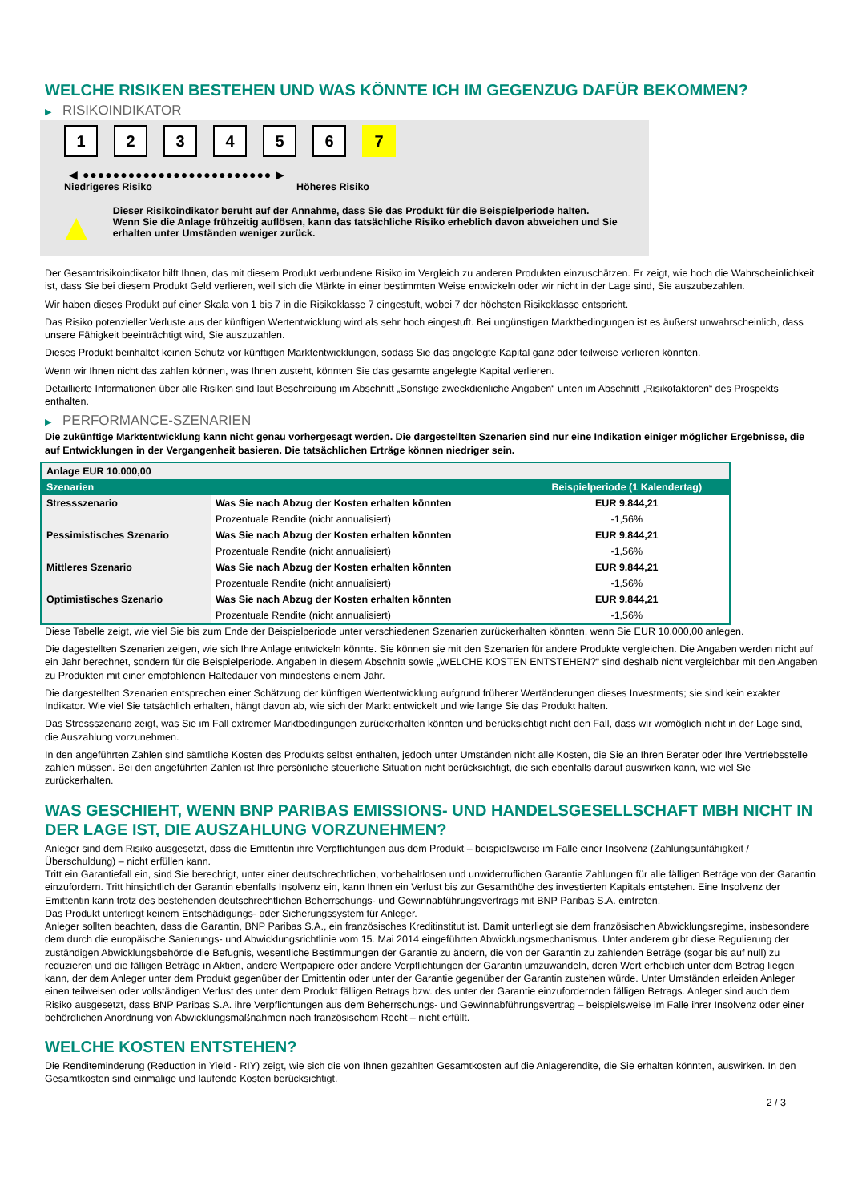WELCHE RISIKEN BESTEHEN UND WAS KÖNNTE ICH IM GEGENZUG DAFÜR BEKOMMEN?
▶ RISIKOINDIKATOR
1 2 3 4 5 6 7
◀ ●●●●●●●●●●●●●●●●●●●●●●●●● ▶
Niedrigeres Risiko Höheres Risiko
▲
Dieser Risikoindikator beruht auf der Annahme, dass Sie das Produkt für die Beispielperiode halten.
Wenn Sie die Anlage frühzeitig auflösen, kann das tatsächliche Risiko erheblich davon abweichen und Sie erhalten unter Umständen weniger zurück.
Der Gesamtrisikoindikator hilft Ihnen, das mit diesem Produkt verbundene Risiko im Vergleich zu anderen Produkten einzuschätzen. Er zeigt, wie hoch die Wahrscheinlichkeit ist, dass Sie bei diesem Produkt Geld verlieren, weil sich die Märkte in einer bestimmten Weise entwickeln oder wir nicht in der Lage sind, Sie auszubezahlen.
Wir haben dieses Produkt auf einer Skala von 1 bis 7 in die Risikoklasse 7 eingestuft, wobei 7 der höchsten Risikoklasse entspricht.
Das Risiko potenzieller Verluste aus der künftigen Wertentwicklung wird als sehr hoch eingestuft. Bei ungünstigen Marktbedingungen ist es äußerst unwahrscheinlich, dass unsere Fähigkeit beeinträchtigt wird, Sie auszuzahlen.
Dieses Produkt beinhaltet keinen Schutz vor künftigen Marktentwicklungen, sodass Sie das angelegte Kapital ganz oder teilweise verlieren könnten.
Wenn wir Ihnen nicht das zahlen können, was Ihnen zusteht, könnten Sie das gesamte angelegte Kapital verlieren.
Detaillierte Informationen über alle Risiken sind laut Beschreibung im Abschnitt „Sonstige zweckdienliche Angaben“ unten im Abschnitt „Risikofaktoren“ des Prospekts enthalten.
▶ PERFORMANCE-SZENARIEN
Die zukünftige Marktentwicklung kann nicht genau vorhergesagt werden. Die dargestellten Szenarien sind nur eine Indikation einiger möglicher Ergebnisse, die auf Entwicklungen in der Vergangenheit basieren. Die tatsächlichen Erträge können niedriger sein.
| Anlage EUR 10.000,00 | | |
| --- | --- | --- |
| Szenarien | | Beispielperiode (1 Kalendertag) |
| Stressszenario | Was Sie nach Abzug der Kosten erhalten könnten | EUR 9.844,21 |
| | Prozentuale Rendite (nicht annualisiert) | -1,56% |
| Pessimistisches Szenario | Was Sie nach Abzug der Kosten erhalten könnten | EUR 9.844,21 |
| | Prozentuale Rendite (nicht annualisiert) | -1,56% |
| Mittleres Szenario | Was Sie nach Abzug der Kosten erhalten könnten | EUR 9.844,21 |
| | Prozentuale Rendite (nicht annualisiert) | -1,56% |
| Optimistisches Szenario | Was Sie nach Abzug der Kosten erhalten könnten | EUR 9.844,21 |
| | Prozentuale Rendite (nicht annualisiert) | -1,56% |
Diese Tabelle zeigt, wie viel Sie bis zum Ende der Beispielperiode unter verschiedenen Szenarien zurückerhalten könnten, wenn Sie EUR 10.000,00 anlegen.
Die dagestellten Szenarien zeigen, wie sich Ihre Anlage entwickeln könnte. Sie können sie mit den Szenarien für andere Produkte vergleichen. Die Angaben werden nicht auf ein Jahr berechnet, sondern für die Beispielperiode. Angaben in diesem Abschnitt sowie „WELCHE KOSTEN ENTSTEHEN?“ sind deshalb nicht vergleichbar mit den Angaben zu Produkten mit einer empfohlenen Haltedauer von mindestens einem Jahr.
Die dargestellten Szenarien entsprechen einer Schätzung der künftigen Wertentwicklung aufgrund früherer Wertänderungen dieses Investments; sie sind kein exakter Indikator. Wie viel Sie tatsächlich erhalten, hängt davon ab, wie sich der Markt entwickelt und wie lange Sie das Produkt halten.
Das Stressszenario zeigt, was Sie im Fall extremer Marktbedingungen zurückerhalten könnten und berücksichtigt nicht den Fall, dass wir womöglich nicht in der Lage sind, die Auszahlung vorzunehmen.
In den angeführten Zahlen sind sämtliche Kosten des Produkts selbst enthalten, jedoch unter Umständen nicht alle Kosten, die Sie an Ihren Berater oder Ihre Vertriebsstelle zahlen müssen. Bei den angeführten Zahlen ist Ihre persönliche steuerliche Situation nicht berücksichtigt, die sich ebenfalls darauf auswirken kann, wie viel Sie zurückerhalten.
WAS GESCHIEHT, WENN BNP PARIBAS EMISSIONS- UND HANDELSGESELLSCHAFT MBH NICHT IN DER LAGE IST, DIE AUSZAHLUNG VORZUNEHMEN?
Anleger sind dem Risiko ausgesetzt, dass die Emittentin ihre Verpflichtungen aus dem Produkt – beispielsweise im Falle einer Insolvenz (Zahlungsunfähigkeit / Überschuldung) – nicht erfüllen kann.
Tritt ein Garantiefall ein, sind Sie berechtigt, unter einer deutschrechtlichen, vorbehaltlosen und unwiderruflichen Garantie Zahlungen für alle fälligen Beträge von der Garantin einzufordern. Tritt hinsichtlich der Garantin ebenfalls Insolvenz ein, kann Ihnen ein Verlust bis zur Gesamthöhe des investierten Kapitals entstehen. Eine Insolvenz der Emittentin kann trotz des bestehenden deutschrechtlichen Beherrschungs- und Gewinnabführungsvertrags mit BNP Paribas S.A. eintreten.
Das Produkt unterliegt keinem Entschädigungs- oder Sicherungssystem für Anleger.
Anleger sollten beachten, dass die Garantin, BNP Paribas S.A., ein französisches Kreditinstitut ist. Damit unterliegt sie dem französischen Abwicklungsregime, insbesondere dem durch die europäische Sanierungs- und Abwicklungsrichtlinie vom 15. Mai 2014 eingeführten Abwicklungsmechanismus. Unter anderem gibt diese Regulierung der zuständigen Abwicklungsbehörde die Befugnis, wesentliche Bestimmungen der Garantie zu ändern, die von der Garantin zu zahlenden Beträge (sogar bis auf null) zu reduzieren und die fälligen Beträge in Aktien, andere Wertpapiere oder andere Verpflichtungen der Garantin umzuwandeln, deren Wert erheblich unter dem Betrag liegen kann, der dem Anleger unter dem Produkt gegenüber der Emittentin oder unter der Garantie gegenüber der Garantin zustehen würde. Unter Umständen erleiden Anleger einen teilweisen oder vollständigen Verlust des unter dem Produkt fälligen Betrags bzw. des unter der Garantie einzufordernden fälligen Betrags. Anleger sind auch dem Risiko ausgesetzt, dass BNP Paribas S.A. ihre Verpflichtungen aus dem Beherrschungs- und Gewinnabführungsvertrag – beispielsweise im Falle ihrer Insolvenz oder einer behördlichen Anordnung von Abwicklungsmaßnahmen nach französischem Recht – nicht erfüllt.
WELCHE KOSTEN ENTSTEHEN?
Die Renditeminderung (Reduction in Yield - RIY) zeigt, wie sich die von Ihnen gezahlten Gesamtkosten auf die Anlagerendite, die Sie erhalten könnten, auswirken. In den Gesamtkosten sind einmalige und laufende Kosten berücksichtigt.
2 / 3